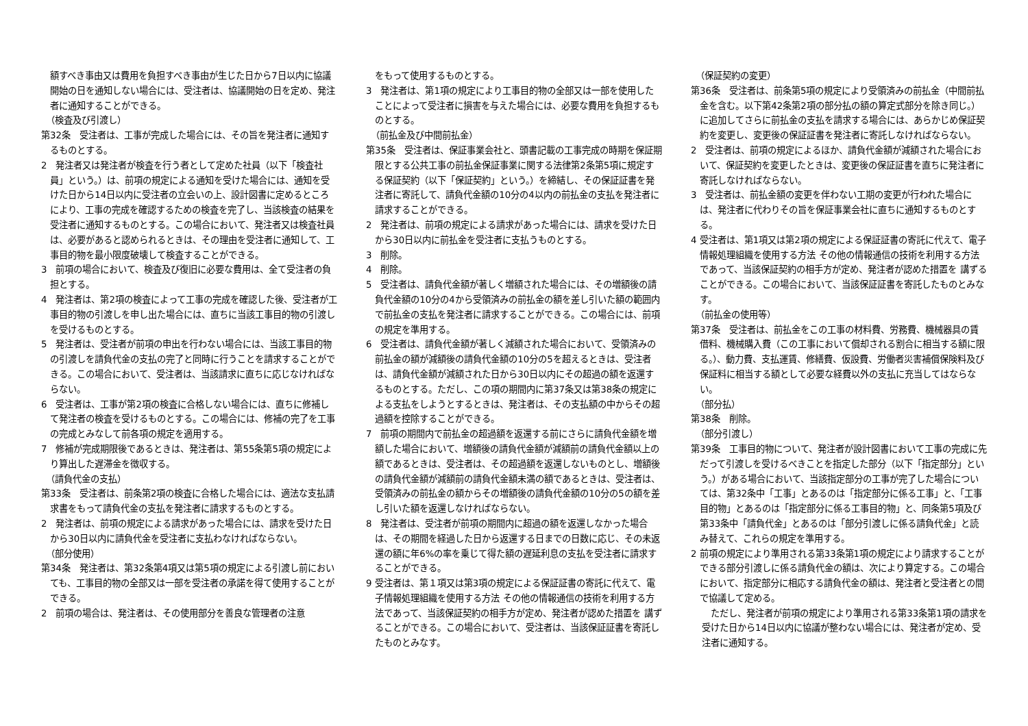額すべき事由又は費用を負担すべき事由が生じた日から7日以内に協議開始の日を通知しない場合には、受注者は、協議開始の日を定め、発注者に通知することができる。
（検査及び引渡し）
第32条　受注者は、工事が完成した場合には、その旨を発注者に通知するものとする。
2　発注者又は発注者が検査を行う者として定めた社員（以下「検査社員」という。）は、前項の規定による通知を受けた場合には、通知を受けた日から14日以内に受注者の立会いの上、設計図書に定めるところにより、工事の完成を確認するための検査を完了し、当該検査の結果を受注者に通知するものとする。この場合において、発注者又は検査社員は、必要があると認められるときは、その理由を受注者に通知して、工事目的物を最小限度破壊して検査することができる。
3　前項の場合において、検査及び復旧に必要な費用は、全て受注者の負担とする。
4　発注者は、第2項の検査によって工事の完成を確認した後、受注者が工事目的物の引渡しを申し出た場合には、直ちに当該工事目的物の引渡しを受けるものとする。
5　発注者は、受注者が前項の申出を行わない場合には、当該工事目的物の引渡しを請負代金の支払の完了と同時に行うことを請求することができる。この場合において、受注者は、当該請求に直ちに応じなければならない。
6　受注者は、工事が第2項の検査に合格しない場合には、直ちに修補して発注者の検査を受けるものとする。この場合には、修補の完了を工事の完成とみなして前各項の規定を適用する。
7　修補が完成期限後であるときは、発注者は、第55条第5項の規定により算出した遅滞金を徴収する。
（請負代金の支払）
第33条　受注者は、前条第2項の検査に合格した場合には、適法な支払請求書をもって請負代金の支払を発注者に請求するものとする。
2　発注者は、前項の規定による請求があった場合には、請求を受けた日から30日以内に請負代金を受注者に支払わなければならない。
（部分使用）
第34条　発注者は、第32条第4項又は第5項の規定による引渡し前においても、工事目的物の全部又は一部を受注者の承諾を得て使用することができる。
2　前項の場合は、発注者は、その使用部分を善良な管理者の注意
をもって使用するものとする。
3　発注者は、第1項の規定により工事目的物の全部又は一部を使用したことによって受注者に損害を与えた場合には、必要な費用を負担するものとする。
（前払金及び中間前払金）
第35条　受注者は、保証事業会社と、頭書記載の工事完成の時期を保証期限とする公共工事の前払金保証事業に関する法律第2条第5項に規定する保証契約（以下「保証契約」という。）を締結し、その保証証書を発注者に寄託して、請負代金額の10分の4以内の前払金の支払を発注者に請求することができる。
2　発注者は、前項の規定による請求があった場合には、請求を受けた日から30日以内に前払金を受注者に支払うものとする。
3　削除。
4　削除。
5　受注者は、請負代金額が著しく増額された場合には、その増額後の請負代金額の10分の4から受領済みの前払金の額を差し引いた額の範囲内で前払金の支払を発注者に請求することができる。この場合には、前項の規定を準用する。
6　受注者は、請負代金額が著しく減額された場合において、受領済みの前払金の額が減額後の請負代金額の10分の5を超えるときは、受注者は、請負代金額が減額された日から30日以内にその超過の額を返還するものとする。ただし、この項の期間内に第37条又は第38条の規定による支払をしようとするときは、発注者は、その支払額の中からその超過額を控除することができる。
7　前項の期間内で前払金の超過額を返還する前にさらに請負代金額を増額した場合において、増額後の請負代金額が減額前の請負代金額以上の額であるときは、受注者は、その超過額を返還しないものとし、増額後の請負代金額が減額前の請負代金額未満の額であるときは、受注者は、受領済みの前払金の額からその増額後の請負代金額の10分の5の額を差し引いた額を返還しなければならない。
8　発注者は、受注者が前項の期間内に超過の額を返還しなかった場合は、その期間を経過した日から返還する日までの日数に応じ、その未返還の額に年6%の率を乗じて得た額の遅延利息の支払を受注者に請求することができる。
9 受注者は、第１項又は第3項の規定による保証証書の寄託に代えて、電子情報処理組織を使用する方法 その他の情報通信の技術を利用する方法であって、当該保証契約の相手方が定め、発注者が認めた措置を 講ずることができる。この場合において、受注者は、当該保証証書を寄託したものとみなす。
（保証契約の変更）
第36条　受注者は、前条第5項の規定により受領済みの前払金（中間前払金を含む。以下第42条第2項の部分払の額の算定式部分を除き同じ。）に追加してさらに前払金の支払を請求する場合には、あらかじめ保証契約を変更し、変更後の保証証書を発注者に寄託しなければならない。
2　受注者は、前項の規定によるほか、請負代金額が減額された場合において、保証契約を変更したときは、変更後の保証証書を直ちに発注者に寄託しなければならない。
3　受注者は、前払金額の変更を伴わない工期の変更が行われた場合には、発注者に代わりその旨を保証事業会社に直ちに通知するものとする。
4 受注者は、第1項又は第2項の規定による保証証書の寄託に代えて、電子情報処理組織を使用する方法 その他の情報通信の技術を利用する方法であって、当該保証契約の相手方が定め、発注者が認めた措置を 講ずることができる。この場合において、当該保証証書を寄託したものとみなす。
（前払金の使用等）
第37条　受注者は、前払金をこの工事の材料費、労務費、機械器具の賃借料、機械購入費（この工事において償却される割合に相当する額に限る。）、動力費、支払運賃、修繕費、仮設費、労働者災害補償保険料及び保証料に相当する額として必要な経費以外の支払に充当してはならない。
（部分払）
第38条　削除。
（部分引渡し）
第39条　工事目的物について、発注者が設計図書において工事の完成に先だって引渡しを受けるべきことを指定した部分（以下「指定部分」という。）がある場合において、当該指定部分の工事が完了した場合については、第32条中「工事」とあるのは「指定部分に係る工事」と、「工事目的物」とあるのは「指定部分に係る工事目的物」と、同条第5項及び第33条中「請負代金」とあるのは「部分引渡しに係る請負代金」と読み替えて、これらの規定を準用する。
2 前項の規定により準用される第33条第1項の規定により請求することができる部分引渡しに係る請負代金の額は、次により算定する。この場合において、指定部分に相応する請負代金の額は、発注者と受注者との間で協議して定める。
ただし、発注者が前項の規定により準用される第33条第1項の請求を受けた日から14日以内に協議が整わない場合には、発注者が定め、受注者に通知する。